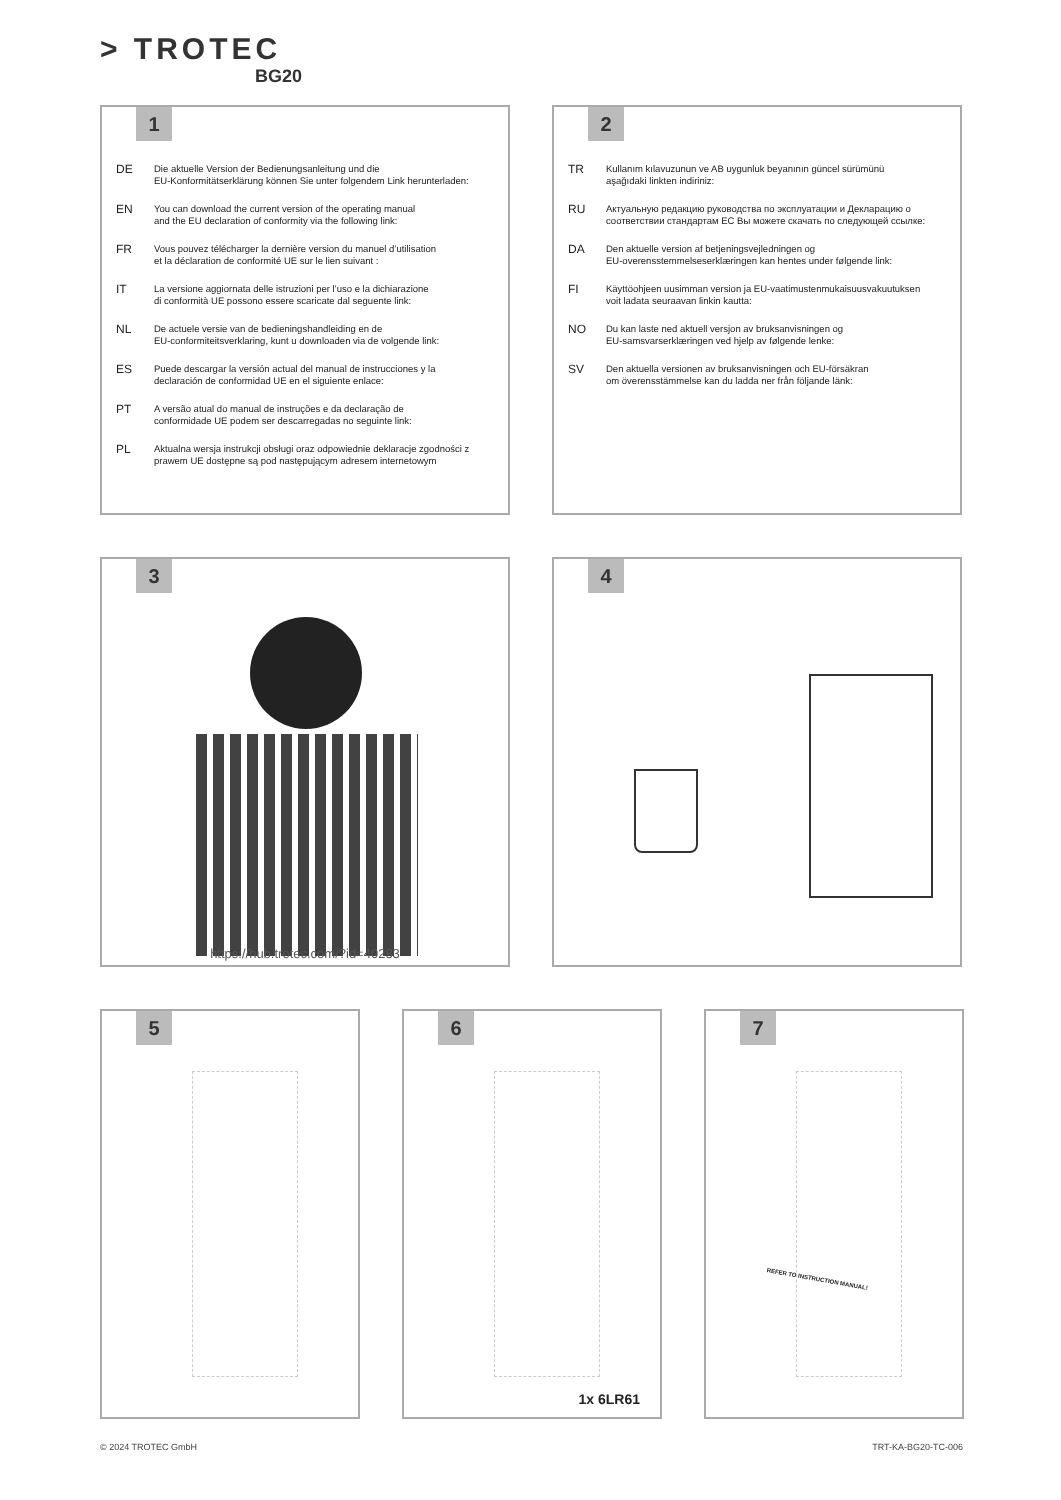> TROTEC
BG20
1
DE
Die aktuelle Version der Bedienungsanleitung und die
EU-Konformitätserklärung können Sie unter folgendem Link herunterladen:
EN
You can download the current version of the operating manual
and the EU declaration of conformity via the following link:
FR
Vous pouvez télécharger la dernière version du manuel d’utilisation
et la déclaration de conformité UE sur le lien suivant :
IT
La versione aggiornata delle istruzioni per l’uso e la dichiarazione
di conformità UE possono essere scaricate dal seguente link:
NL
De actuele versie van de bedieningshandleiding en de
EU-conformiteitsverklaring, kunt u downloaden via de volgende link:
ES
Puede descargar la versión actual del manual de instrucciones y la
declaración de conformidad UE en el siguiente enlace:
PT
A versão atual do manual de instruções e da declaração de
conformidade UE podem ser descarregadas no seguinte link:
PL
Aktualna wersja instrukcji obsługi oraz odpowiednie deklaracje zgodności z
prawem UE dostępne są pod następującym adresem internetowym
2
TR
Kullanım kılavuzunun ve AB uygunluk beyanının güncel sürümünü
aşağıdaki linkten indiriniz:
RU
Актуальную редакцию руководства по эксплуатации и Декларацию о
соответствии стандартам ЕС Вы можете скачать по следующей ссылке:
DA
Den aktuelle version af betjeningsvejledningen og
EU-overensstemmelseserklæringen kan hentes under følgende link:
FI
Käyttöohjeen uusimman version ja EU-vaatimustenmukaisuusvakuutuksen
voit ladata seuraavan linkin kautta:
NO
Du kan laste ned aktuell versjon av bruksanvisningen og
EU-samsvarserklæringen ved hjelp av følgende lenke:
SV
Den aktuella versionen av bruksanvisningen och EU-försäkran
om överensstämmelse kan du ladda ner från följande länk:
3
https://hub.trotec.com/?id=40283
4
5
6
1x 6LR61
7
REFER TO INSTRUCTION MANUAL!
© 2024 TROTEC GmbH TRT-KA-BG20-TC-006